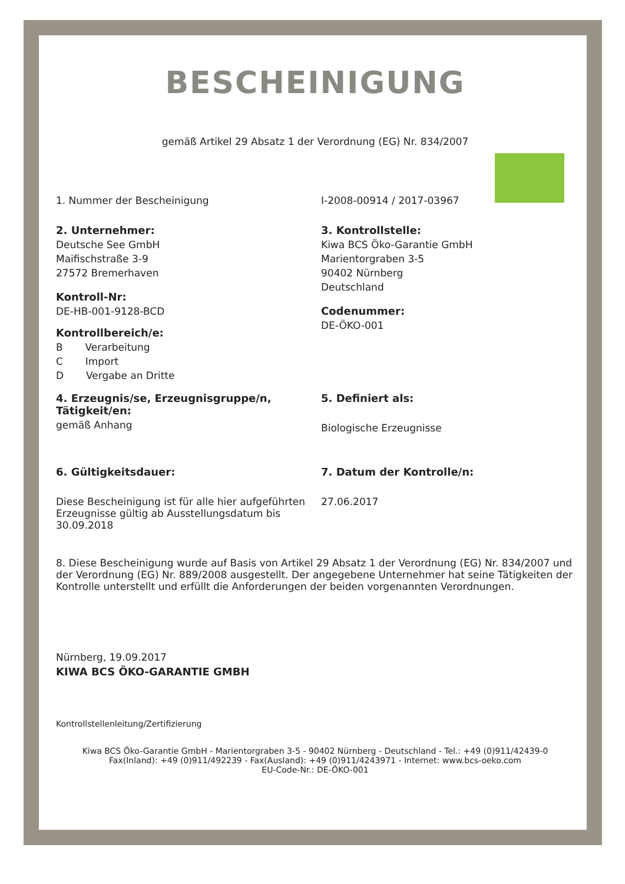BESCHEINIGUNG
gemäß Artikel 29 Absatz 1 der Verordnung (EG) Nr. 834/2007
1. Nummer der Bescheinigung I-2008-00914 / 2017-03967
2. Unternehmer:
Deutsche See GmbH
Maifischstraße 3-9
27572 Bremerhaven
Kontroll-Nr:
DE-HB-001-9128-BCD
Kontrollbereich/e:
B Verarbeitung
C Import
D Vergabe an Dritte
3. Kontrollstelle:
Kiwa BCS Öko-Garantie GmbH
Marientorgraben 3-5
90402 Nürnberg
Deutschland
Codenummer:
DE-ÖKO-001
4. Erzeugnis/se, Erzeugnisgruppe/n, Tätigkeit/en:
gemäß Anhang
5. Definiert als:
Biologische Erzeugnisse
6. Gültigkeitsdauer:
Diese Bescheinigung ist für alle hier aufgeführten Erzeugnisse gültig ab Ausstellungsdatum bis 30.09.2018
7. Datum der Kontrolle/n:
27.06.2017
8. Diese Bescheinigung wurde auf Basis von Artikel 29 Absatz 1 der Verordnung (EG) Nr. 834/2007 und der Verordnung (EG) Nr. 889/2008 ausgestellt. Der angegebene Unternehmer hat seine Tätigkeiten der Kontrolle unterstellt und erfüllt die Anforderungen der beiden vorgenannten Verordnungen.
Nürnberg, 19.09.2017
KIWA BCS ÖKO-GARANTIE GMBH
Kontrollstellenleitung/Zertifizierung
Kiwa BCS Öko-Garantie GmbH - Marientorgraben 3-5 - 90402 Nürnberg - Deutschland - Tel.: +49 (0)911/42439-0
Fax(Inland): +49 (0)911/492239 - Fax(Ausland): +49 (0)911/4243971 - Internet: www.bcs-oeko.com
EU-Code-Nr.: DE-ÖKO-001